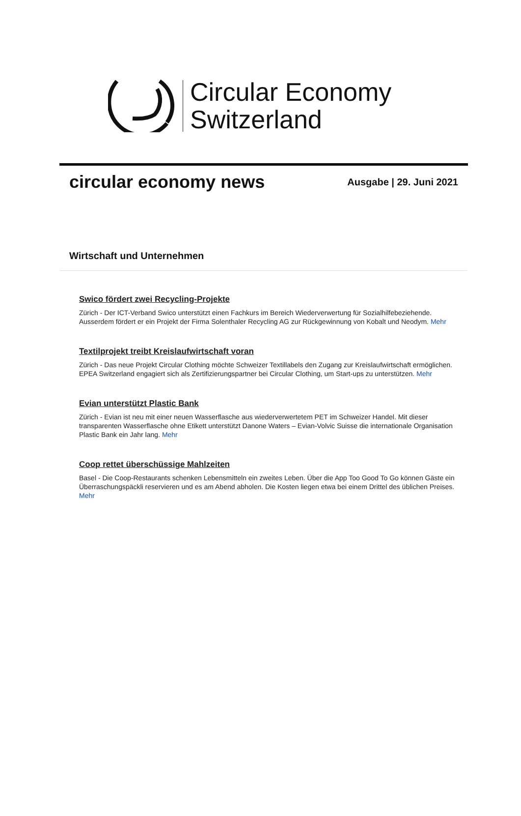Circular Economy
Switzerland
circular economy news
Ausgabe | 29. Juni 2021
Wirtschaft und Unternehmen
Swico fördert zwei Recycling-Projekte
Zürich - Der ICT-Verband Swico unterstützt einen Fachkurs im Bereich Wiederverwertung für Sozialhilfebeziehende. Ausserdem fördert er ein Projekt der Firma Solenthaler Recycling AG zur Rückgewinnung von Kobalt und Neodym. Mehr
Textilprojekt treibt Kreislaufwirtschaft voran
Zürich - Das neue Projekt Circular Clothing möchte Schweizer Textillabels den Zugang zur Kreislaufwirtschaft ermöglichen. EPEA Switzerland engagiert sich als Zertifizierungspartner bei Circular Clothing, um Start-ups zu unterstützen. Mehr
Evian unterstützt Plastic Bank
Zürich - Evian ist neu mit einer neuen Wasserflasche aus wiederverwertetem PET im Schweizer Handel. Mit dieser transparenten Wasserflasche ohne Etikett unterstützt Danone Waters – Evian-Volvic Suisse die internationale Organisation Plastic Bank ein Jahr lang. Mehr
Coop rettet überschüssige Mahlzeiten
Basel - Die Coop-Restaurants schenken Lebensmitteln ein zweites Leben. Über die App Too Good To Go können Gäste ein Überraschungspäckli reservieren und es am Abend abholen. Die Kosten liegen etwa bei einem Drittel des üblichen Preises. Mehr